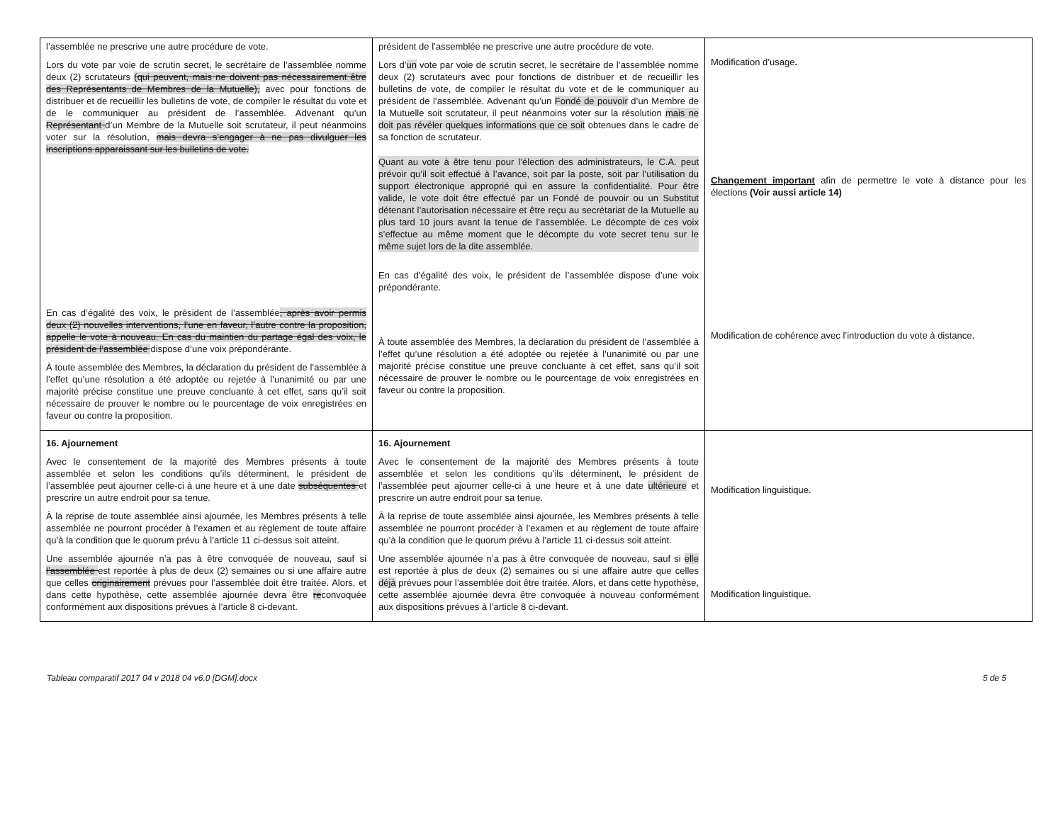| l’assemblée ne prescrive une autre procédure de vote. Lors du vote par voie de scrutin secret, le secrétaire de l’assemblée nomme deux (2) scrutateurs (qui peuvent, mais ne doivent pas nécessairement être des Représentants de Membres de la Mutuelle), avec pour fonctions de distribuer et de recueillir les bulletins de vote, de compiler le résultat du vote et de le communiquer au président de l’assemblée. Advenant qu’un Représentant d’un Membre de la Mutuelle soit scrutateur, il peut néanmoins voter sur la résolution, mais devra s’engager à ne pas divulguer les inscriptions apparaissant sur les bulletins de vote. En cas d’égalité des voix, le président de l’assemblée , après avoir permis deux (2) nouvelles interventions, l’une en faveur, l’autre contre la proposition, appelle le vote à nouveau. En cas du maintien du partage égal des voix, le président de l’assemblée dispose d’une voix prépondérante. À toute assemblée des Membres, la déclaration du président de l’assemblée à l’effet qu’une résolution a été adoptée ou rejetée à l’unanimité ou par une majorité précise constitue une preuve concluante à cet effet, sans qu’il soit nécessaire de prouver le nombre ou le pourcentage de voix enregistrées en faveur ou contre la proposition. | président de l’assemblée ne prescrive une autre procédure de vote. Lors d’ un vote par voie de scrutin secret, le secrétaire de l’assemblée nomme deux (2) scrutateurs avec pour fonctions de distribuer et de recueillir les bulletins de vote, de compiler le résultat du vote et de le communiquer au président de l’assemblée. Advenant qu’un Fondé de pouvoir d’un Membre de la Mutuelle soit scrutateur, il peut néanmoins voter sur la résolution mais ne doit pas révéler quelques informations que ce soit obtenues dans le cadre de sa fonction de scrutateur. Quant au vote à être tenu pour l’élection des administrateurs, le C.A. peut prévoir qu’il soit effectué à l’avance, soit par la poste, soit par l’utilisation du support électronique approprié qui en assure la confidentialité. Pour être valide, le vote doit être effectué par un Fondé de pouvoir ou un Substitut détenant l’autorisation nécessaire et être reçu au secrétariat de la Mutuelle au plus tard 10 jours avant la tenue de l’assemblée. Le décompte de ces voix s’effectue au même moment que le décompte du vote secret tenu sur le même sujet lors de la dite assemblée. En cas d’égalité des voix, le président de l’assemblée dispose d’une voix prépondérante. À toute assemblée des Membres, la déclaration du président de l’assemblée à l’effet qu’une résolution a été adoptée ou rejetée à l’unanimité ou par une majorité précise constitue une preuve concluante à cet effet, sans qu’il soit nécessaire de prouver le nombre ou le pourcentage de voix enregistrées en faveur ou contre la proposition. | Modification d’usage . Changement important afin de permettre le vote à distance pour les élections (Voir aussi article 14) Modification de cohérence avec l’introduction du vote à distance. |
| 16. Ajournement Avec le consentement de la majorité des Membres présents à toute assemblée et selon les conditions qu’ils déterminent, le président de l’assemblée peut ajourner celle-ci à une heure et à une date subséquentes et prescrire un autre endroit pour sa tenue. À la reprise de toute assemblée ainsi ajournée, les Membres présents à telle assemblée ne pourront procéder à l’examen et au règlement de toute affaire qu’à la condition que le quorum prévu à l’article 11 ci-dessus soit atteint. Une assemblée ajournée n’a pas à être convoquée de nouveau, sauf si l’assemblée est reportée à plus de deux (2) semaines ou si une affaire autre que celles originairement prévues pour l’assemblée doit être traitée. Alors, et dans cette hypothèse, cette assemblée ajournée devra être re convoquée conformément aux dispositions prévues à l’article 8 ci-devant. | 16. Ajournement Avec le consentement de la majorité des Membres présents à toute assemblée et selon les conditions qu’ils déterminent, le président de l’assemblée peut ajourner celle-ci à une heure et à une date ultérieure et prescrire un autre endroit pour sa tenue. À la reprise de toute assemblée ainsi ajournée, les Membres présents à telle assemblée ne pourront procéder à l’examen et au règlement de toute affaire qu’à la condition que le quorum prévu à l’article 11 ci-dessus soit atteint. Une assemblée ajournée n’a pas à être convoquée de nouveau, sauf si elle est reportée à plus de deux (2) semaines ou si une affaire autre que celles déjà prévues pour l’assemblée doit être traitée. Alors, et dans cette hypothèse, cette assemblée ajournée devra être convoquée à nouveau conformément aux dispositions prévues à l’article 8 ci-devant. | Modification linguistique. Modification linguistique. |
Tableau comparatif 2017 04 v 2018 04 v6.0 [DGM].docx 5 de 5